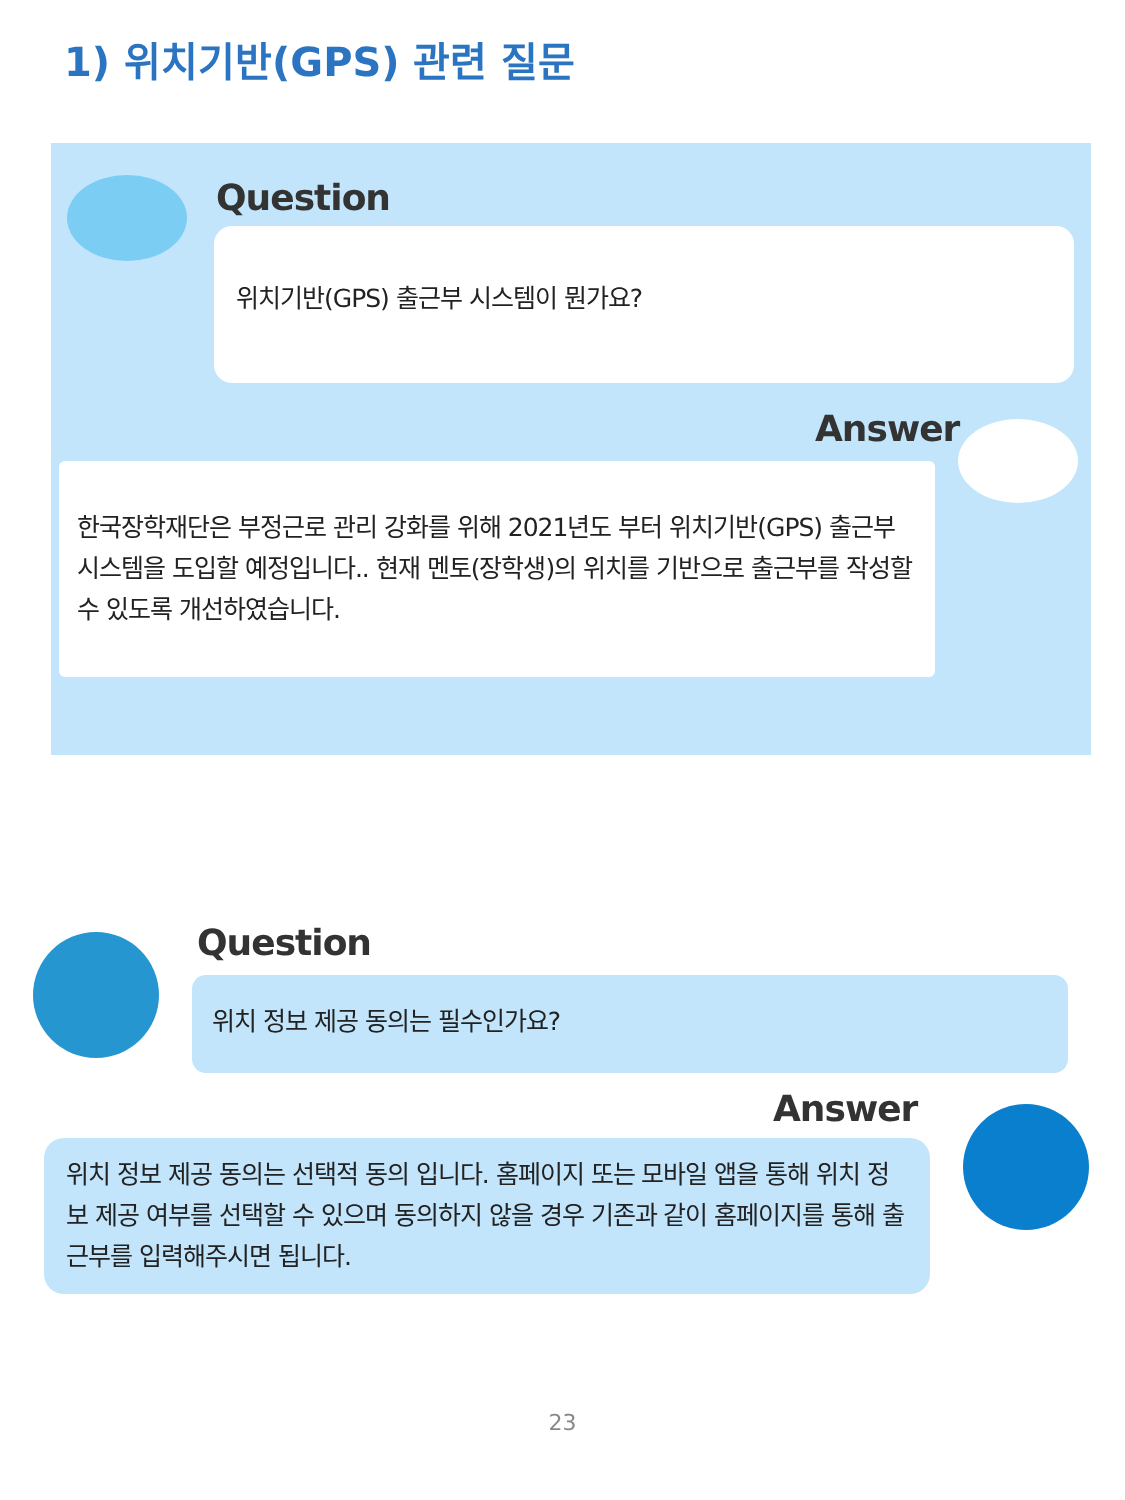1) 위치기반(GPS) 관련 질문
Question
위치기반(GPS) 출근부 시스템이 뭔가요?
Answer
한국장학재단은 부정근로 관리 강화를 위해 2021년도 부터 위치기반(GPS) 출근부 시스템을 도입할 예정입니다.. 현재 멘토(장학생)의 위치를 기반으로 출근부를 작성할 수 있도록 개선하였습니다.
Question
위치 정보 제공 동의는 필수인가요?
Answer
위치 정보 제공 동의는 선택적 동의 입니다. 홈페이지 또는 모바일 앱을 통해 위치 정보 제공 여부를 선택할 수 있으며 동의하지 않을 경우 기존과 같이 홈페이지를 통해 출근부를 입력해주시면 됩니다.
23